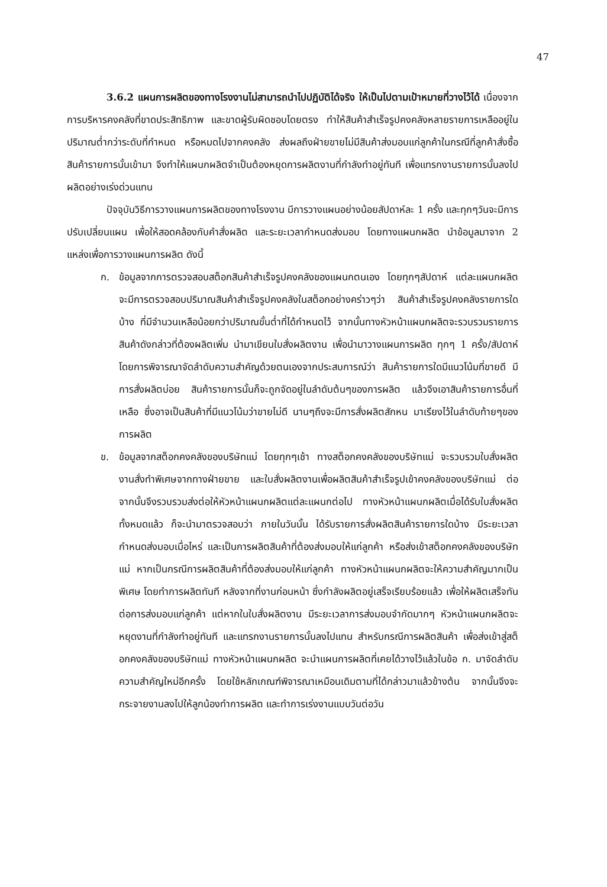47
3.6.2 แผนการผลิตของทางโรงงานไม่สามารถนำไปปฏิบัติได้จริง ให้เป็นไปตามเป้าหมายที่วางไว้ได้ เนื่องจากการบริหารคงคลังที่ขาดประสิทธิภาพ และขาดผู้รับผิดชอบโดยตรง ทำให้สินค้าสำเร็จรูปคงคลังหลายรายการเหลืออยู่ในปริมาณต่ำกว่าระดับที่กำหนด หรือหมดไปจากคงคลัง ส่งผลถึงฝ่ายขายไม่มีสินค้าส่งมอบแก่ลูกค้าในกรณีที่ลูกค้าสั่งซื้อสินค้ารายการนั้นเข้ามา จึงทำให้แผนกผลิตจำเป็นต้องหยุดการผลิตงานที่กำลังทำอยู่ทันที เพื่อแทรกงานรายการนั้นลงไปผลิตอย่างเร่งด่วนแทน
ปัจจุบันวิธีการวางแผนการผลิตของทางโรงงาน มีการวางแผนอย่างน้อยสัปดาห์ละ 1 ครั้ง และทุกๆวันจะมีการปรับเปลี่ยนแผน เพื่อให้สอดคล้องกับคำสั่งผลิต และระยะเวลากำหนดส่งมอบ โดยทางแผนกผลิต นำข้อมูลมาจาก 2 แหล่งเพื่อการวางแผนการผลิต ดังนี้
ก. ข้อมูลจากการตรวจสอบสต็อกสินค้าสำเร็จรูปคงคลังของแผนกตนเอง โดยทุกๆสัปดาห์ แต่ละแผนกผลิต จะมีการตรวจสอบปริมาณสินค้าสำเร็จรูปคงคลังในสต็อกอย่างคร่าวๆว่า สินค้าสำเร็จรูปคงคลังรายการใดบ้าง ที่มีจำนวนเหลือน้อยกว่าปริมาณขั้นต่ำที่ได้กำหนดไว้ จากนั้นทางหัวหน้าแผนกผลิตจะรวบรวมรายการสินค้าดังกล่าวที่ต้องผลิตเพิ่ม นำมาเขียนใบสั่งผลิตงาน เพื่อนำมาวางแผนการผลิต ทุกๆ 1 ครั้ง/สัปดาห์ โดยการพิจารณาจัดลำดับความสำคัญด้วยตนเองจากประสบการณ์ว่า สินค้ารายการใดมีแนวโน้มที่ขายดี มีการสั่งผลิตบ่อย สินค้ารายการนั้นก็จะถูกจัดอยู่ในลำดับต้นๆของการผลิต แล้วจึงเอาสินค้ารายการอื่นที่เหลือ ซึ่งอาจเป็นสินค้าที่มีแนวโน้มว่าขายไม่ดี นานๆถึงจะมีการสั่งผลิตสักหน มาเรียงไว้ในลำดับท้ายๆของการผลิต
ข. ข้อมูลจากสต็อกคงคลังของบริษัทแม่ โดยทุกๆเช้า ทางสต็อกคงคลังของบริษัทแม่ จะรวบรวมใบสั่งผลิตงานสั่งทำพิเศษจากทางฝ่ายขาย และใบสั่งผลิตงานเพื่อผลิตสินค้าสำเร็จรูปเข้าคงคลังของบริษัทแม่ ต่อจากนั้นจึงรวบรวมส่งต่อให้หัวหน้าแผนกผลิตแต่ละแผนกต่อไป ทางหัวหน้าแผนกผลิตเมื่อได้รับใบสั่งผลิตทั้งหมดแล้ว ก็จะนำมาตรวจสอบว่า ภายในวันนั้น ได้รับรายการสั่งผลิตสินค้ารายการใดบ้าง มีระยะเวลากำหนดส่งมอบเมื่อไหร่ และเป็นการผลิตสินค้าที่ต้องส่งมอบให้แก่ลูกค้า หรือส่งเข้าสต็อกคงคลังของบริษัทแม่ หากเป็นกรณีการผลิตสินค้าที่ต้องส่งมอบให้แก่ลูกค้า ทางหัวหน้าแผนกผลิตจะให้ความสำคัญมากเป็นพิเศษ โดยทำการผลิตทันที หลังจากที่งานก่อนหน้า ซึ่งกำลังผลิตอยู่เสร็จเรียบร้อยแล้ว เพื่อให้ผลิตเสร็จทันต่อการส่งมอบแก่ลูกค้า แต่หากในใบสั่งผลิตงาน มีระยะเวลาการส่งมอบจำกัดมากๆ หัวหน้าแผนกผลิตจะหยุดงานที่กำลังทำอยู่ทันที และแทรกงานรายการนั้นลงไปแทน สำหรับกรณีการผลิตสินค้า เพื่อส่งเข้าสู่สต็อกคงคลังของบริษัทแม่ ทางหัวหน้าแผนกผลิต จะนำแผนการผลิตที่เคยได้วางไว้แล้วในข้อ ก. มาจัดลำดับความสำคัญใหม่อีกครั้ง โดยใช้หลักเกณฑ์พิจารณาเหมือนเดิมตามที่ได้กล่าวมาแล้วข้างต้น จากนั้นจึงจะกระจายงานลงไปให้ลูกน้องทำการผลิต และทำการเร่งงานแบบวันต่อวัน